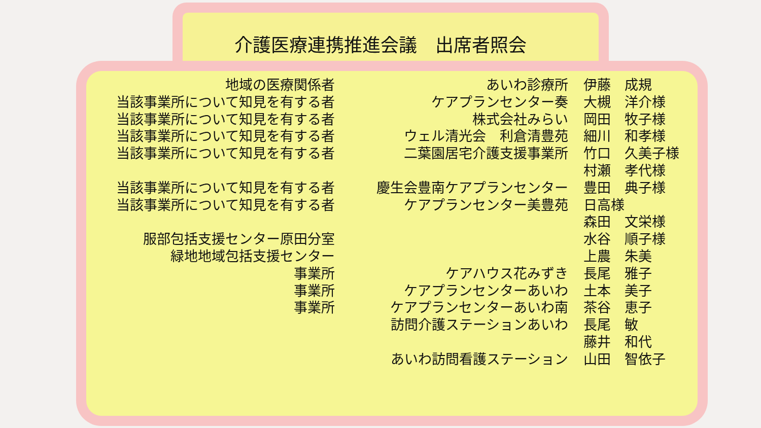介護医療連携推進会議　出席者照会
| 地域の医療関係者 | あいわ診療所 | 伊藤 成規 |
| 当該事業所について知見を有する者 | ケアプランセンター奏 | 大槻 洋介様 |
| 当該事業所について知見を有する者 | 株式会社みらい | 岡田 牧子様 |
| 当該事業所について知見を有する者 | ウェル清光会 利倉清豊苑 | 細川 和孝様 |
| 当該事業所について知見を有する者 | 二葉園居宅介護支援事業所 | 竹口 久美子様 |
| | | 村瀬 孝代様 |
| 当該事業所について知見を有する者 | 慶生会豊南ケアプランセンター | 豊田 典子様 |
| 当該事業所について知見を有する者 | ケアプランセンター美豊苑 | 日高様 |
| | | 森田 文栄様 |
| 服部包括支援センター原田分室 | | 水谷 順子様 |
| 緑地地域包括支援センター | | 上農 朱美 |
| 事業所 | ケアハウス花みずき | 長尾 雅子 |
| 事業所 | ケアプランセンターあいわ | 土本 美子 |
| 事業所 | ケアプランセンターあいわ南 | 茶谷 恵子 |
| | 訪問介護ステーションあいわ | 長尾 敏 |
| | | 藤井 和代 |
| | あいわ訪問看護ステーション | 山田 智依子 |